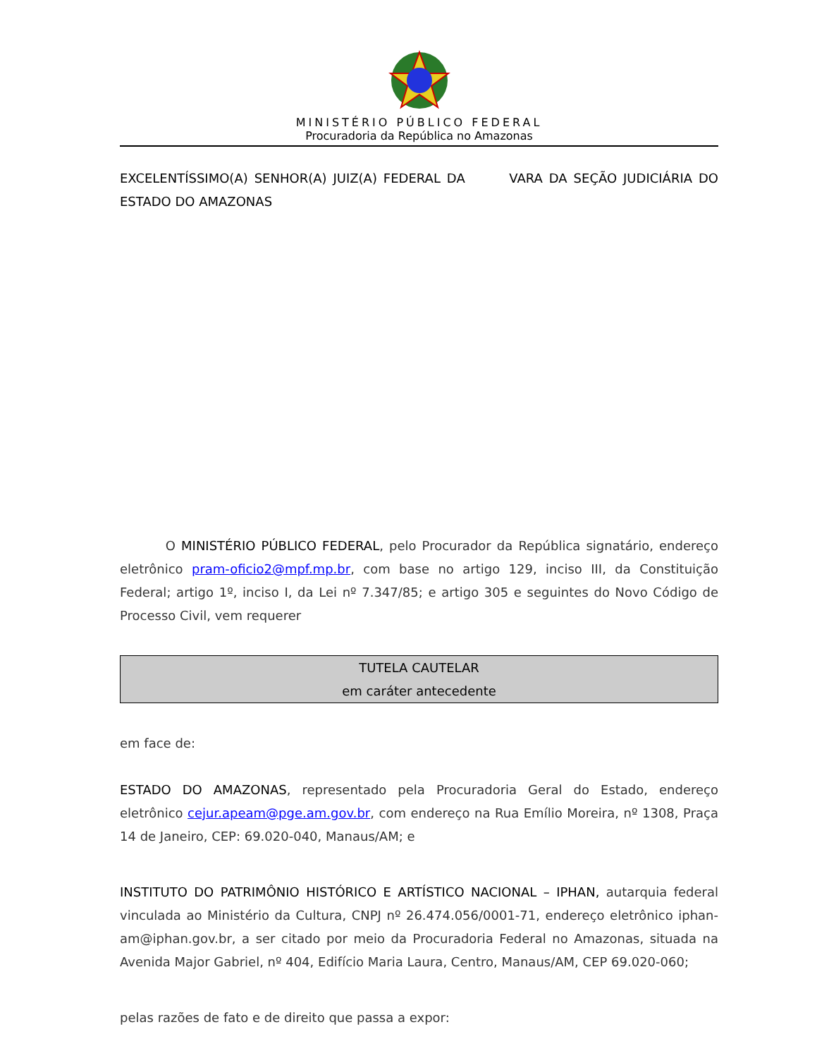MINISTÉRIO PÚBLICO FEDERAL
Procuradoria da República no Amazonas
EXCELENTÍSSIMO(A) SENHOR(A) JUIZ(A) FEDERAL DA VARA DA SEÇÃO JUDICIÁRIA DO ESTADO DO AMAZONAS
O MINISTÉRIO PÚBLICO FEDERAL, pelo Procurador da República signatário, endereço eletrônico pram-oficio2@mpf.mp.br, com base no artigo 129, inciso III, da Constituição Federal; artigo 1º, inciso I, da Lei nº 7.347/85; e artigo 305 e seguintes do Novo Código de Processo Civil, vem requerer
TUTELA CAUTELAR
em caráter antecedente
em face de:
ESTADO DO AMAZONAS, representado pela Procuradoria Geral do Estado, endereço eletrônico cejur.apeam@pge.am.gov.br, com endereço na Rua Emílio Moreira, nº 1308, Praça 14 de Janeiro, CEP: 69.020-040, Manaus/AM; e
INSTITUTO DO PATRIMÔNIO HISTÓRICO E ARTÍSTICO NACIONAL – IPHAN, autarquia federal vinculada ao Ministério da Cultura, CNPJ nº 26.474.056/0001-71, endereço eletrônico iphan-am@iphan.gov.br, a ser citado por meio da Procuradoria Federal no Amazonas, situada na Avenida Major Gabriel, nº 404, Edifício Maria Laura, Centro, Manaus/AM, CEP 69.020-060;
pelas razões de fato e de direito que passa a expor: